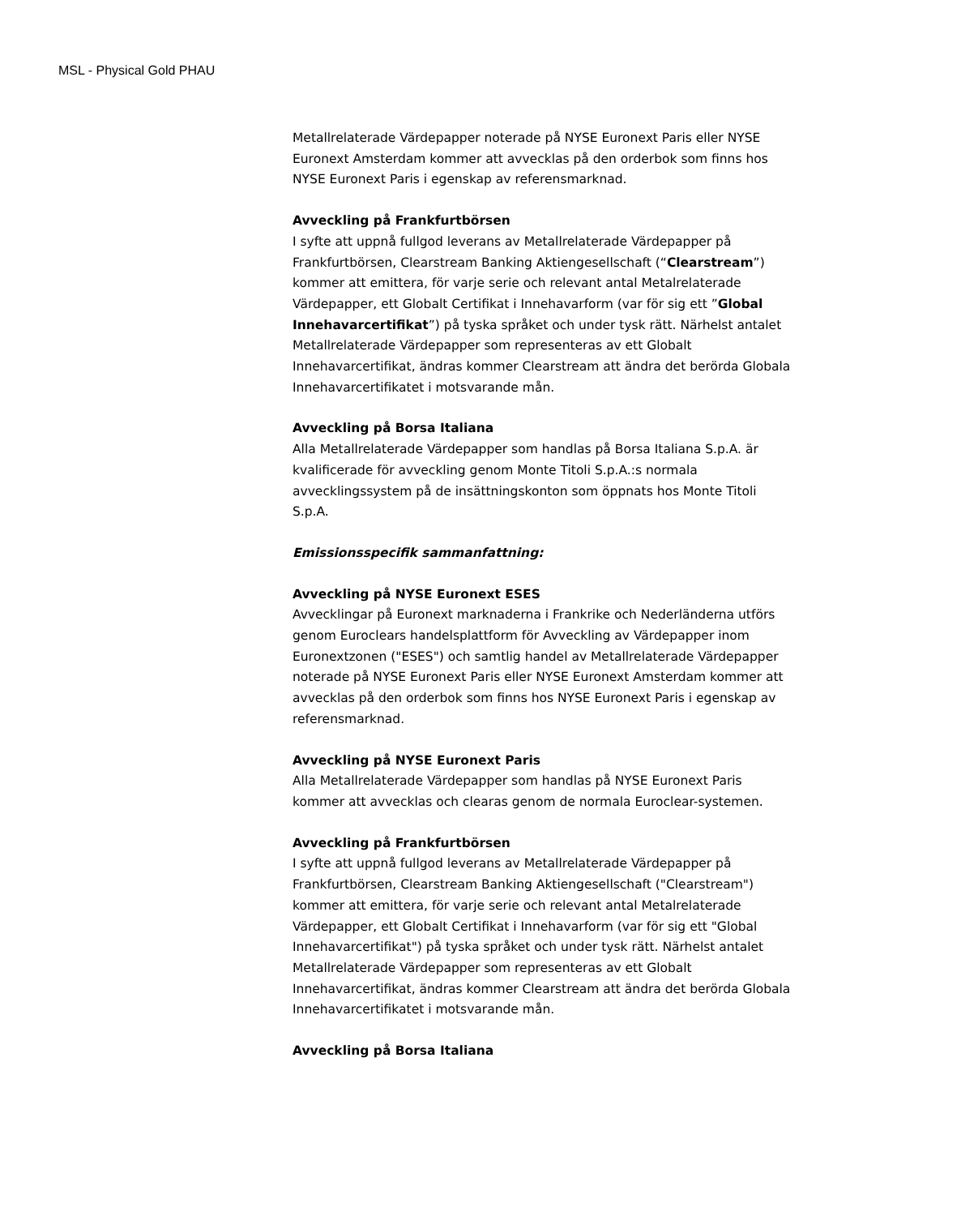MSL - Physical Gold PHAU
Metallrelaterade Värdepapper noterade på NYSE Euronext Paris eller NYSE Euronext Amsterdam kommer att avvecklas på den orderbok som finns hos NYSE Euronext Paris i egenskap av referensmarknad.
Avveckling på Frankfurtbörsen
I syfte att uppnå fullgod leverans av Metallrelaterade Värdepapper på Frankfurtbörsen, Clearstream Banking Aktiengesellschaft (“Clearstream”) kommer att emittera, för varje serie och relevant antal Metalrelaterade Värdepapper, ett Globalt Certifikat i Innehavarform (var för sig ett ”Global Innehavarcertifikat”) på tyska språket och under tysk rätt. Närhelst antalet Metallrelaterade Värdepapper som representeras av ett Globalt Innehavarcertifikat, ändras kommer Clearstream att ändra det berörda Globala Innehavarcertifikatet i motsvarande mån.
Avveckling på Borsa Italiana
Alla Metallrelaterade Värdepapper som handlas på Borsa Italiana S.p.A. är kvalificerade för avveckling genom Monte Titoli S.p.A.:s normala avvecklingssystem på de insättningskonton som öppnats hos Monte Titoli S.p.A.
Emissionsspecifik sammanfattning:
Avveckling på NYSE Euronext ESES
Avvecklingar på Euronext marknaderna i Frankrike och Nederländerna utförs genom Euroclears handelsplattform för Avveckling av Värdepapper inom Euronextzonen ("ESES") och samtlig handel av Metallrelaterade Värdepapper noterade på NYSE Euronext Paris eller NYSE Euronext Amsterdam kommer att avvecklas på den orderbok som finns hos NYSE Euronext Paris i egenskap av referensmarknad.
Avveckling på NYSE Euronext Paris
Alla Metallrelaterade Värdepapper som handlas på NYSE Euronext Paris kommer att avvecklas och clearas genom de normala Euroclear-systemen.
Avveckling på Frankfurtbörsen
I syfte att uppnå fullgod leverans av Metallrelaterade Värdepapper på Frankfurtbörsen, Clearstream Banking Aktiengesellschaft ("Clearstream") kommer att emittera, för varje serie och relevant antal Metalrelaterade Värdepapper, ett Globalt Certifikat i Innehavarform (var för sig ett "Global Innehavarcertifikat") på tyska språket och under tysk rätt. Närhelst antalet Metallrelaterade Värdepapper som representeras av ett Globalt Innehavarcertifikat, ändras kommer Clearstream att ändra det berörda Globala Innehavarcertifikatet i motsvarande mån.
Avveckling på Borsa Italiana